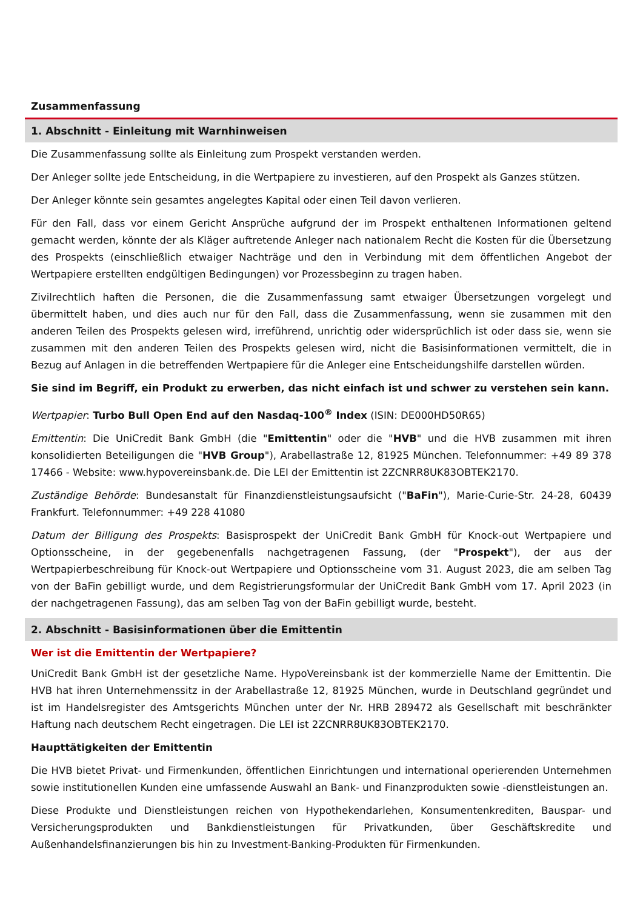Zusammenfassung
1. Abschnitt - Einleitung mit Warnhinweisen
Die Zusammenfassung sollte als Einleitung zum Prospekt verstanden werden.
Der Anleger sollte jede Entscheidung, in die Wertpapiere zu investieren, auf den Prospekt als Ganzes stützen.
Der Anleger könnte sein gesamtes angelegtes Kapital oder einen Teil davon verlieren.
Für den Fall, dass vor einem Gericht Ansprüche aufgrund der im Prospekt enthaltenen Informationen geltend gemacht werden, könnte der als Kläger auftretende Anleger nach nationalem Recht die Kosten für die Übersetzung des Prospekts (einschließlich etwaiger Nachträge und den in Verbindung mit dem öffentlichen Angebot der Wertpapiere erstellten endgültigen Bedingungen) vor Prozessbeginn zu tragen haben.
Zivilrechtlich haften die Personen, die die Zusammenfassung samt etwaiger Übersetzungen vorgelegt und übermittelt haben, und dies auch nur für den Fall, dass die Zusammenfassung, wenn sie zusammen mit den anderen Teilen des Prospekts gelesen wird, irreführend, unrichtig oder widersprüchlich ist oder dass sie, wenn sie zusammen mit den anderen Teilen des Prospekts gelesen wird, nicht die Basisinformationen vermittelt, die in Bezug auf Anlagen in die betreffenden Wertpapiere für die Anleger eine Entscheidungshilfe darstellen würden.
Sie sind im Begriff, ein Produkt zu erwerben, das nicht einfach ist und schwer zu verstehen sein kann.
Wertpapier: Turbo Bull Open End auf den Nasdaq-100<sup>®</sup> Index (ISIN: DE000HD50R65)
Emittentin: Die UniCredit Bank GmbH (die "Emittentin" oder die "HVB" und die HVB zusammen mit ihren konsolidierten Beteiligungen die "HVB Group"), Arabellastraße 12, 81925 München. Telefonnummer: +49 89 378 17466 - Website: www.hypovereinsbank.de. Die LEI der Emittentin ist 2ZCNRR8UK83OBTEK2170.
Zuständige Behörde: Bundesanstalt für Finanzdienstleistungsaufsicht ("BaFin"), Marie-Curie-Str. 24-28, 60439 Frankfurt. Telefonnummer: +49 228 41080
Datum der Billigung des Prospekts: Basisprospekt der UniCredit Bank GmbH für Knock-out Wertpapiere und Optionsscheine, in der gegebenenfalls nachgetragenen Fassung, (der "Prospekt"), der aus der Wertpapierbeschreibung für Knock-out Wertpapiere und Optionsscheine vom 31. August 2023, die am selben Tag von der BaFin gebilligt wurde, und dem Registrierungsformular der UniCredit Bank GmbH vom 17. April 2023 (in der nachgetragenen Fassung), das am selben Tag von der BaFin gebilligt wurde, besteht.
2. Abschnitt - Basisinformationen über die Emittentin
Wer ist die Emittentin der Wertpapiere?
UniCredit Bank GmbH ist der gesetzliche Name. HypoVereinsbank ist der kommerzielle Name der Emittentin. Die HVB hat ihren Unternehmenssitz in der Arabellastraße 12, 81925 München, wurde in Deutschland gegründet und ist im Handelsregister des Amtsgerichts München unter der Nr. HRB 289472 als Gesellschaft mit beschränkter Haftung nach deutschem Recht eingetragen. Die LEI ist 2ZCNRR8UK83OBTEK2170.
Haupttätigkeiten der Emittentin
Die HVB bietet Privat- und Firmenkunden, öffentlichen Einrichtungen und international operierenden Unternehmen sowie institutionellen Kunden eine umfassende Auswahl an Bank- und Finanzprodukten sowie -dienstleistungen an.
Diese Produkte und Dienstleistungen reichen von Hypothekendarlehen, Konsumentenkrediten, Bauspar- und Versicherungsprodukten und Bankdienstleistungen für Privatkunden, über Geschäftskredite und Außenhandelsfinanzierungen bis hin zu Investment-Banking-Produkten für Firmenkunden.